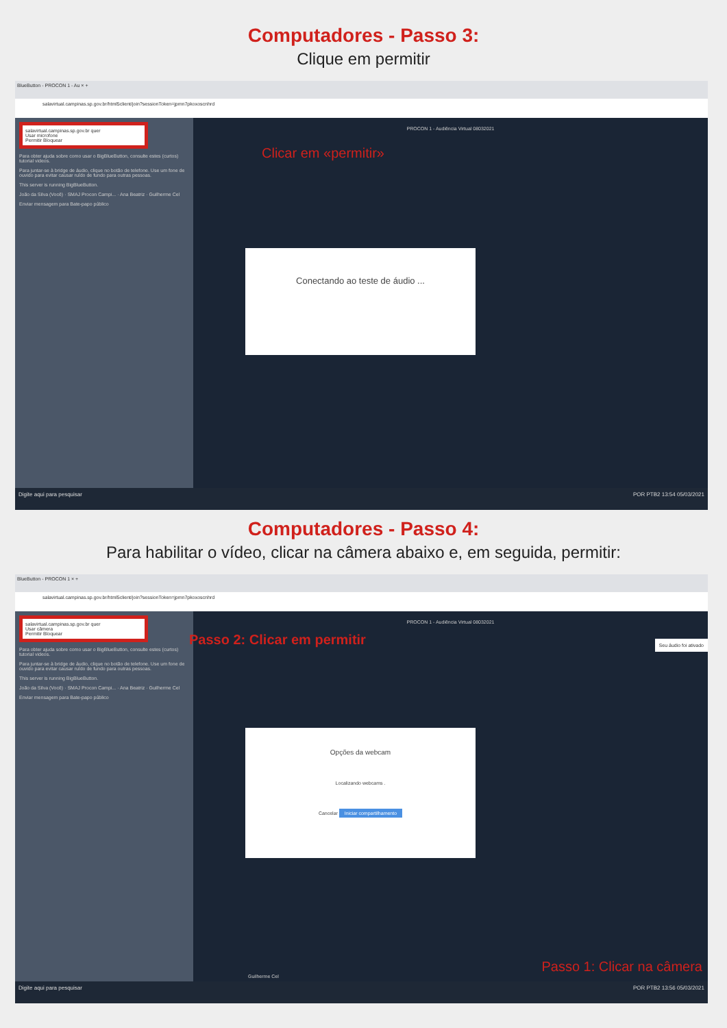Computadores - Passo 3:
Clique em permitir
BlueButton - PROCON 1 - Au × +
salavirtual.campinas.sp.gov.br/html5client/join?sessionToken=jpmn7pkoxoscnhrd
salavirtual.campinas.sp.gov.br quer
Usar microfone
Permitir Bloquear
Para obter ajuda sobre como usar o BigBlueButton, consulte estes (curtos) tutorial videos.
Para juntar-se à bridge de áudio, clique no botão de telefone. Use um fone de ouvido para evitar causar ruído de fundo para outras pessoas.
This server is running BigBlueButton.
João da Silva (Você) · SMAJ Procon Campi... · Ana Beatriz · Guilherme Cel
Enviar mensagem para Bate-papo público
PROCON 1 - Audiência Virtual 08032021
Clicar em «permitir»
Conectando ao teste de áudio ...
Digite aqui para pesquisar POR PTB2 13:54 05/03/2021
Computadores - Passo 4:
Para habilitar o vídeo, clicar na câmera abaixo e, em seguida, permitir:
BlueButton - PROCON 1 × +
salavirtual.campinas.sp.gov.br/html5client/join?sessionToken=jpmn7pkoxoscnhrd
salavirtual.campinas.sp.gov.br quer
Usar câmera
Permitir Bloquear
Para obter ajuda sobre como usar o BigBlueButton, consulte estes (curtos) tutorial videos.
Para juntar-se à bridge de áudio, clique no botão de telefone. Use um fone de ouvido para evitar causar ruído de fundo para outras pessoas.
This server is running BigBlueButton.
João da Silva (Você) · SMAJ Procon Campi... · Ana Beatriz · Guilherme Cel
Enviar mensagem para Bate-papo público
PROCON 1 - Audiência Virtual 08032021
Passo 2: Clicar em permitir Seu áudio foi ativado
Opções da webcam
Localizando webcams .
Cancelar Iniciar compartilhamento
Guilherme Cel
Passo 1: Clicar na câmera
Digite aqui para pesquisar POR PTB2 13:56 05/03/2021